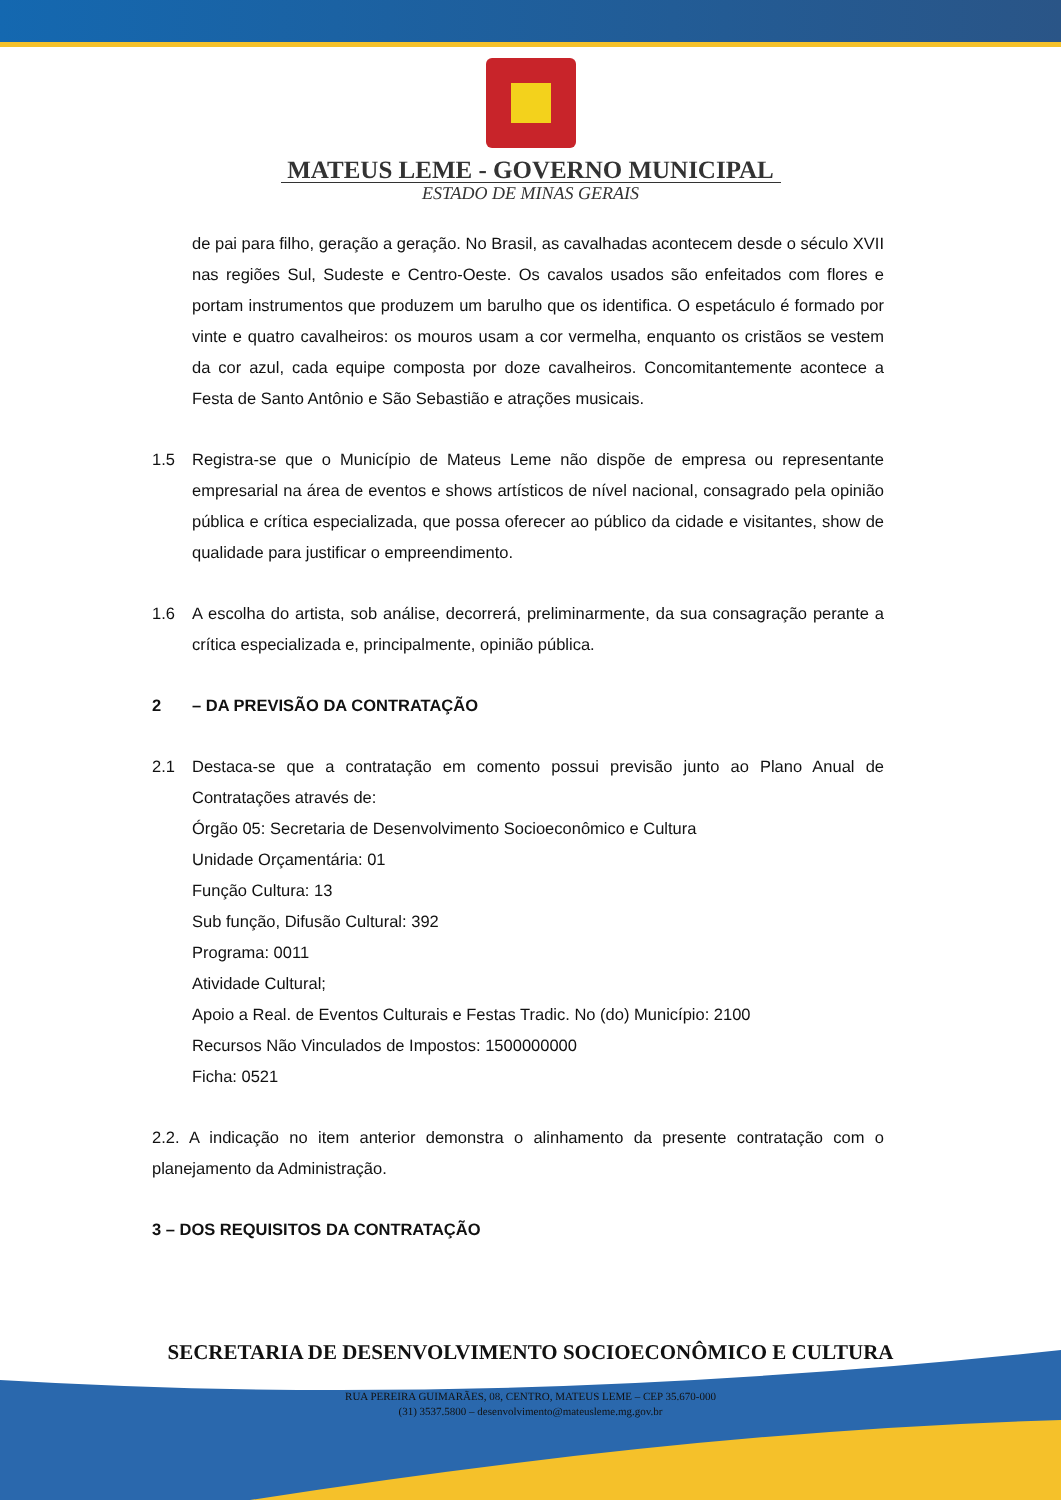MATEUS LEME - GOVERNO MUNICIPAL
ESTADO DE MINAS GERAIS
de pai para filho, geração a geração. No Brasil, as cavalhadas acontecem desde o século XVII nas regiões Sul, Sudeste e Centro-Oeste. Os cavalos usados são enfeitados com flores e portam instrumentos que produzem um barulho que os identifica. O espetáculo é formado por vinte e quatro cavalheiros: os mouros usam a cor vermelha, enquanto os cristãos se vestem da cor azul, cada equipe composta por doze cavalheiros. Concomitantemente acontece a Festa de Santo Antônio e São Sebastião e atrações musicais.
1.5 Registra-se que o Município de Mateus Leme não dispõe de empresa ou representante empresarial na área de eventos e shows artísticos de nível nacional, consagrado pela opinião pública e crítica especializada, que possa oferecer ao público da cidade e visitantes, show de qualidade para justificar o empreendimento.
1.6 A escolha do artista, sob análise, decorrerá, preliminarmente, da sua consagração perante a crítica especializada e, principalmente, opinião pública.
2 – DA PREVISÃO DA CONTRATAÇÃO
2.1 Destaca-se que a contratação em comento possui previsão junto ao Plano Anual de Contratações através de:
Órgão 05: Secretaria de Desenvolvimento Socioeconômico e Cultura
Unidade Orçamentária: 01
Função Cultura: 13
Sub função, Difusão Cultural: 392
Programa: 0011
Atividade Cultural;
Apoio a Real. de Eventos Culturais e Festas Tradic. No (do) Município: 2100
Recursos Não Vinculados de Impostos: 1500000000
Ficha: 0521
2.2. A indicação no item anterior demonstra o alinhamento da presente contratação com o planejamento da Administração.
3 – DOS REQUISITOS DA CONTRATAÇÃO
SECRETARIA DE DESENVOLVIMENTO SOCIOECONÔMICO E CULTURA
RUA PEREIRA GUIMARÃES, 08, CENTRO, MATEUS LEME – CEP 35.670-000
(31) 3537.5800 – desenvolvimento@mateusleme.mg.gov.br